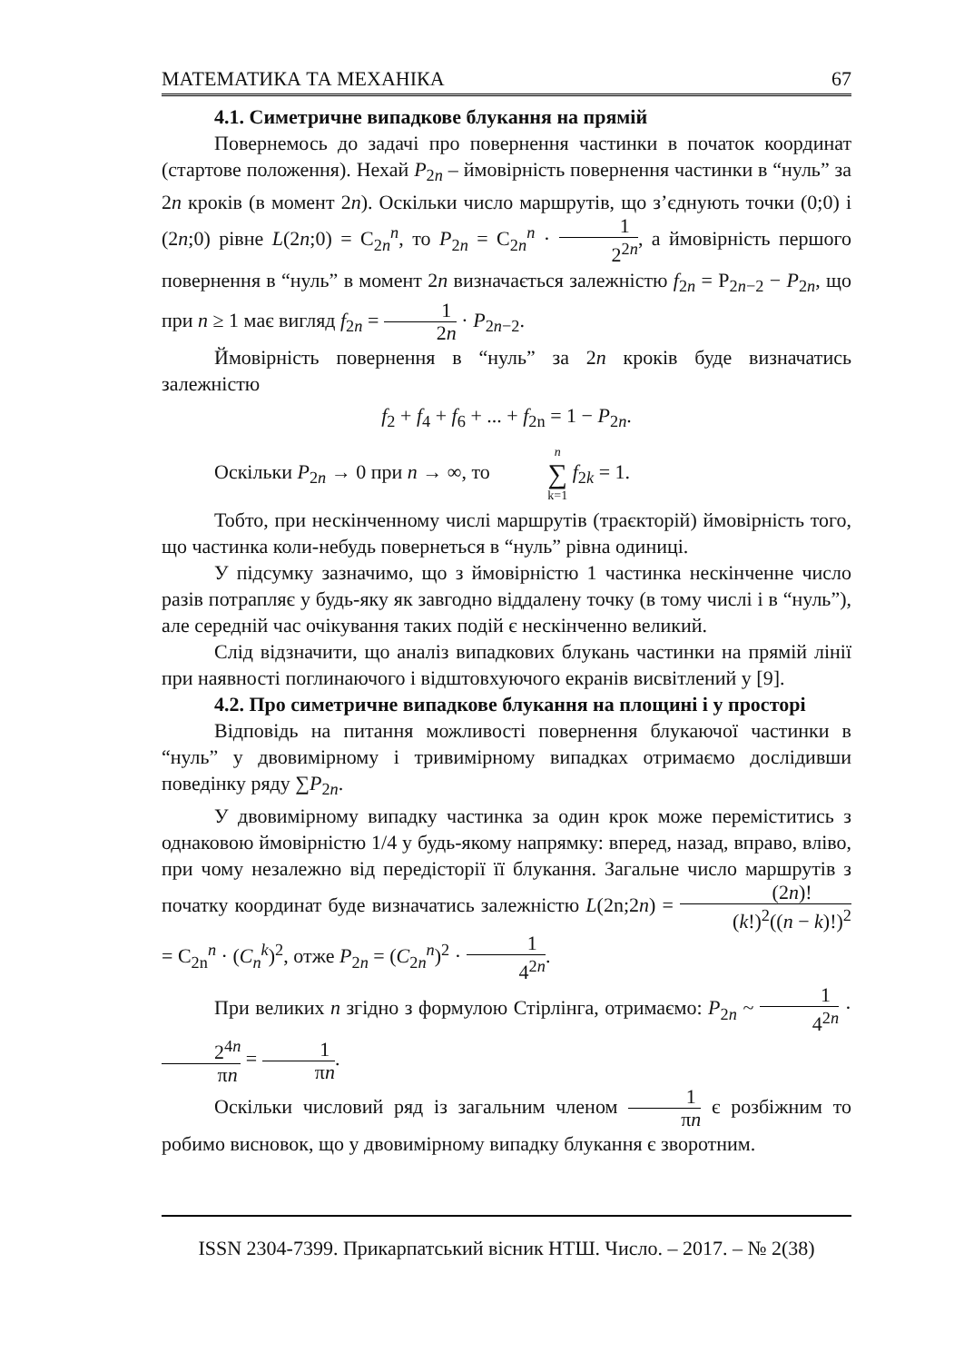МАТЕМАТИКА ТА МЕХАНІКА 67
4.1. Симетричне випадкове блукання на прямій
Повернемось до задачі про повернення частинки в початок координат (стартове положення). Нехай P<sub>2n</sub> – ймовірність повернення частинки в “нуль” за 2n кроків (в момент 2n). Оскільки число маршрутів, що з’єднують точки (0;0) і (2n;0) рівне L(2n;0) = C<sub>2n</sub><sup>n</sup>, то P<sub>2n</sub> = C<sub>2n</sub><sup>n</sup> · 1 2<sup>2n</sup>, а ймовірність першого повернення в “нуль” в момент 2n визначається залежністю f<sub>2n</sub> = P<sub>2n−2</sub> − P<sub>2n</sub>, що при n ≥ 1 має вигляд f<sub>2n</sub> = 1 2n · P<sub>2n−2</sub>.
Ймовірність повернення в “нуль” за 2n кроків буде визначатись залежністю
f<sub>2</sub> + f<sub>4</sub> + f<sub>6</sub> + ... + f<sub>2n</sub> = 1 − P<sub>2n</sub>.
Оскільки P<sub>2n</sub> → 0 при n → ∞, то n ∑ k=1 f<sub>2k</sub> = 1.
Тобто, при нескінченному числі маршрутів (траєкторій) ймовірність того, що частинка коли-небудь повернеться в “нуль” рівна одиниці.
У підсумку зазначимо, що з ймовірністю 1 частинка нескінченне число разів потрапляє у будь-яку як завгодно віддалену точку (в тому числі і в “нуль”), але середній час очікування таких подій є нескінченно великий.
Слід відзначити, що аналіз випадкових блукань частинки на прямій лінії при наявності поглинаючого і відштовхуючого екранів висвітлений у [9].
4.2. Про симетричне випадкове блукання на площині і у просторі
Відповідь на питання можливості повернення блукаючої частинки в “нуль” у двовимірному і тривимірному випадках отримаємо дослідивши поведінку ряду ∑P<sub>2n</sub>.
У двовимірному випадку частинка за один крок може переміститись з однаковою ймовірністю 1/4 у будь-якому напрямку: вперед, назад, вправо, вліво, при чому незалежно від передісторії її блукання. Загальне число маршрутів з початку координат буде визначатись залежністю L(2n;2n) = (2n)! (k!)<sup>2</sup>((n − k)!)<sup>2</sup> = C<sub>2n</sub><sup>n</sup> · (C<sub>n</sub><sup>k</sup>)<sup>2</sup>, отже P<sub>2n</sub> = (C<sub>2n</sub><sup>n</sup>)<sup>2</sup> · 1 4<sup>2n</sup>.
При великих n згідно з формулою Стірлінга, отримаємо: P<sub>2n</sub> ~ 1 4<sup>2n</sup> · 2<sup>4n</sup> πn = 1 πn.
Оскільки числовий ряд із загальним членом 1 πn є розбіжним то робимо висновок, що у двовимірному випадку блукання є зворотним.
ISSN 2304-7399. Прикарпатський вісник НТШ. Число. – 2017. – № 2(38)